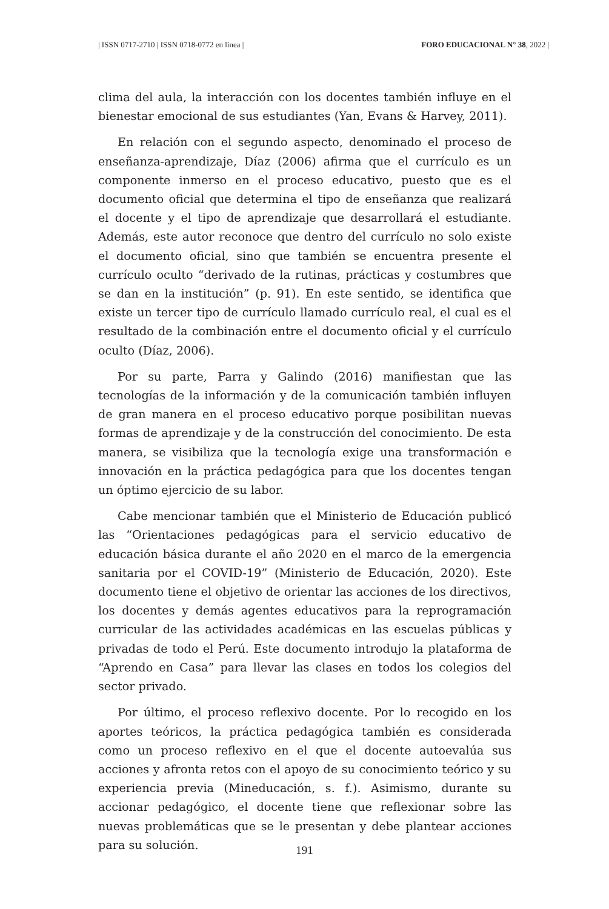| ISSN 0717-2710 | ISSN 0718-0772 en línea | FORO EDUCACIONAL N° 38, 2022 |
clima del aula, la interacción con los docentes también influye en el bienestar emocional de sus estudiantes (Yan, Evans & Harvey, 2011).
En relación con el segundo aspecto, denominado el proceso de enseñanza-aprendizaje, Díaz (2006) afirma que el currículo es un componente inmerso en el proceso educativo, puesto que es el documento oficial que determina el tipo de enseñanza que realizará el docente y el tipo de aprendizaje que desarrollará el estudiante. Además, este autor reconoce que dentro del currículo no solo existe el documento oficial, sino que también se encuentra presente el currículo oculto “derivado de la rutinas, prácticas y costumbres que se dan en la institución” (p. 91). En este sentido, se identifica que existe un tercer tipo de currículo llamado currículo real, el cual es el resultado de la combinación entre el documento oficial y el currículo oculto (Díaz, 2006).
Por su parte, Parra y Galindo (2016) manifiestan que las tecnologías de la información y de la comunicación también influyen de gran manera en el proceso educativo porque posibilitan nuevas formas de aprendizaje y de la construcción del conocimiento. De esta manera, se visibiliza que la tecnología exige una transformación e innovación en la práctica pedagógica para que los docentes tengan un óptimo ejercicio de su labor.
Cabe mencionar también que el Ministerio de Educación publicó las “Orientaciones pedagógicas para el servicio educativo de educación básica durante el año 2020 en el marco de la emergencia sanitaria por el COVID-19” (Ministerio de Educación, 2020). Este documento tiene el objetivo de orientar las acciones de los directivos, los docentes y demás agentes educativos para la reprogramación curricular de las actividades académicas en las escuelas públicas y privadas de todo el Perú. Este documento introdujo la plataforma de “Aprendo en Casa” para llevar las clases en todos los colegios del sector privado.
Por último, el proceso reflexivo docente. Por lo recogido en los aportes teóricos, la práctica pedagógica también es considerada como un proceso reflexivo en el que el docente autoevalúa sus acciones y afronta retos con el apoyo de su conocimiento teórico y su experiencia previa (Mineducación, s. f.). Asimismo, durante su accionar pedagógico, el docente tiene que reflexionar sobre las nuevas problemáticas que se le presentan y debe plantear acciones para su solución.
191